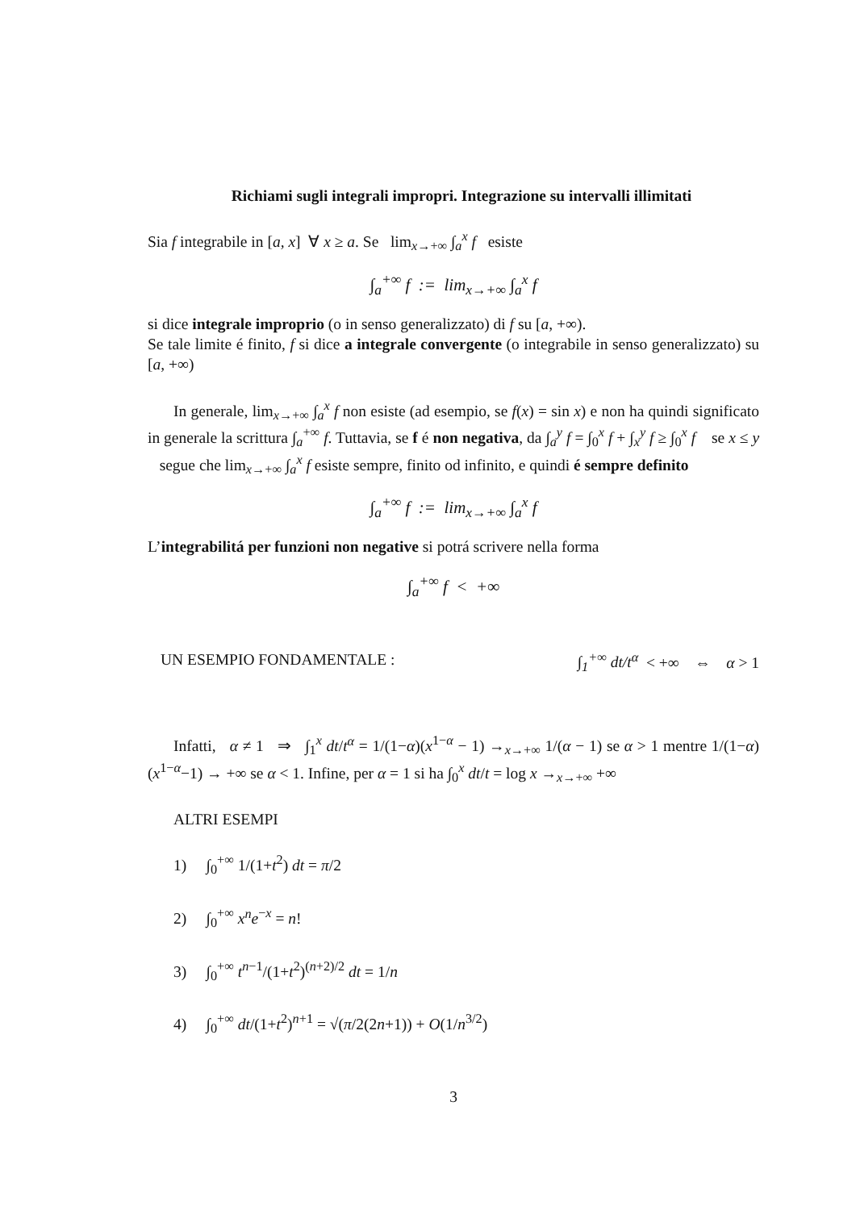Richiami sugli integrali impropri. Integrazione su intervalli illimitati
Sia f integrabile in [a, x] ∀ x ≥ a. Se lim<sub>x→+∞</sub> ∫<sub>a</sub><sup>x</sup> f esiste
∫<sub>a</sub><sup>+∞</sup> f := lim<sub>x→+∞</sub> ∫<sub>a</sub><sup>x</sup> f
si dice integrale improprio (o in senso generalizzato) di f su [a, +∞).
Se tale limite é finito, f si dice a integrale convergente (o integrabile in senso generalizzato) su [a, +∞)
In generale, lim<sub>x→+∞</sub> ∫<sub>a</sub><sup>x</sup> f non esiste (ad esempio, se f(x) = sin x) e non ha quindi significato in generale la scrittura ∫<sub>a</sub><sup>+∞</sup> f. Tuttavia, se f é non negativa, da ∫<sub>a</sub><sup>y</sup> f = ∫<sub>0</sub><sup>x</sup> f + ∫<sub>x</sub><sup>y</sup> f ≥ ∫<sub>0</sub><sup>x</sup> f se x ≤ y segue che lim<sub>x→+∞</sub> ∫<sub>a</sub><sup>x</sup> f esiste sempre, finito od infinito, e quindi é sempre definito
∫<sub>a</sub><sup>+∞</sup> f := lim<sub>x→+∞</sub> ∫<sub>a</sub><sup>x</sup> f
L’integrabilitá per funzioni non negative si potrá scrivere nella forma
∫<sub>a</sub><sup>+∞</sup> f < +∞
UN ESEMPIO FONDAMENTALE : ∫<sub>1</sub><sup>+∞</sup> dt/t<sup>α</sup> < +∞ ⇔ α > 1
Infatti, α ≠ 1 ⇒ ∫<sub>1</sub><sup>x</sup> dt/t<sup>α</sup> = 1/(1−α)(x<sup>1−α</sup> − 1) →<sub>x→+∞</sub> 1/(α − 1) se α > 1 mentre 1/(1−α)(x<sup>1−α</sup>−1) → +∞ se α < 1. Infine, per α = 1 si ha ∫<sub>0</sub><sup>x</sup> dt/t = log x →<sub>x→+∞</sub> +∞
ALTRI ESEMPI
1) ∫<sub>0</sub><sup>+∞</sup> 1/(1+t<sup>2</sup>) dt = π/2
2) ∫<sub>0</sub><sup>+∞</sup> x<sup>n</sup>e<sup>−x</sup> = n!
3) ∫<sub>0</sub><sup>+∞</sup> t<sup>n−1</sup>/(1+t<sup>2</sup>)<sup>(n+2)/2</sup> dt = 1/n
4) ∫<sub>0</sub><sup>+∞</sup> dt/(1+t<sup>2</sup>)<sup>n+1</sup> = √(π/2(2n+1)) + O(1/n<sup>3/2</sup>)
3